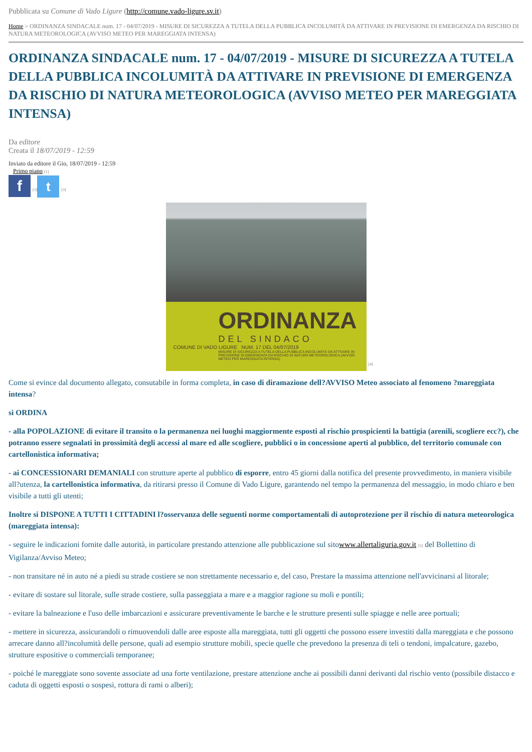Pubblicata su Comune di Vado Ligure (http://comune.vado-ligure.sv.it)
Home > ORDINANZA SINDACALE num. 17 - 04/07/2019 - MISURE DI SICUREZZA A TUTELA DELLA PUBBLICA INCOLUMITÀ DA ATTIVARE IN PREVISIONE DI EMERGENZA DA RISCHIO DI NATURA METEOROLOGICA (AVVISO METEO PER MAREGGIATA INTENSA)
ORDINANZA SINDACALE num. 17 - 04/07/2019 - MISURE DI SICUREZZA A TUTELA DELLA PUBBLICA INCOLUMITÀ DA ATTIVARE IN PREVISIONE DI EMERGENZA DA RISCHIO DI NATURA METEOROLOGICA (AVVISO METEO PER MAREGGIATA INTENSA)
Da editore
Creata il 18/07/2019 - 12:59
Inviato da editore il Gio, 18/07/2019 - 12:59
Primo piano [1]
f [2] t [3]
ORDINANZA
DEL SINDACO
COMUNE DI VADO LIGURE NUM. 17 DEL 04/07/2019
MISURE DI SICUREZZA A TUTELA DELLA PUBBLICA INCOLUMITÀ DA ATTIVARE IN PREVISIONE DI EMERGENZA DA RISCHIO DI NATURA METEOROLOGICA (AVVISO METEO PER MAREGGIATA INTENSA)
[4]
Come si evince dal documento allegato, consutabile in forma completa, in caso di diramazione dell?AVVISO Meteo associato al fenomeno ?mareggiata intensa?
si ORDINA
- alla POPOLAZIONE di evitare il transito o la permanenza nei luoghi maggiormente esposti al rischio prospicienti la battigia (arenili, scogliere ecc?), che potranno essere segnalati in prossimità degli accessi al mare ed alle scogliere, pubblici o in concessione aperti al pubblico, del territorio comunale con cartellonistica informativa;
- ai CONCESSIONARI DEMANIALI con strutture aperte al pubblico di esporre, entro 45 giorni dalla notifica del presente provvedimento, in maniera visibile all?utenza, la cartellonistica informativa, da ritirarsi presso il Comune di Vado Ligure, garantendo nel tempo la permanenza del messaggio, in modo chiaro e ben visibile a tutti gli utenti;
Inoltre si DISPONE A TUTTI I CITTADINI l?osservanza delle seguenti norme comportamentali di autoprotezione per il rischio di natura meteorologica (mareggiata intensa):
- seguire le indicazioni fornite dalle autorità, in particolare prestando attenzione alle pubblicazione sul sitowww.allertaliguria.gov.it [5] del Bollettino di Vigilanza/Avviso Meteo;
- non transitare né in auto né a piedi su strade costiere se non strettamente necessario e, del caso, Prestare la massima attenzione nell'avvicinarsi al litorale;
- evitare di sostare sul litorale, sulle strade costiere, sulla passeggiata a mare e a maggior ragione su moli e pontili;
- evitare la balneazione e l'uso delle imbarcazioni e assicurare preventivamente le barche e le strutture presenti sulle spiagge e nelle aree portuali;
- mettere in sicurezza, assicurandoli o rimuovendoli dalle aree esposte alla mareggiata, tutti gli oggetti che possono essere investiti dalla mareggiata e che possono arrecare danno all?incolumità delle persone, quali ad esempio strutture mobili, specie quelle che prevedono la presenza di teli o tendoni, impalcature, gazebo, strutture espositive o commerciali temporanee;
- poiché le mareggiate sono sovente associate ad una forte ventilazione, prestare attenzione anche ai possibili danni derivanti dal rischio vento (possibile distacco e caduta di oggetti esposti o sospesi, rottura di rami o alberi);